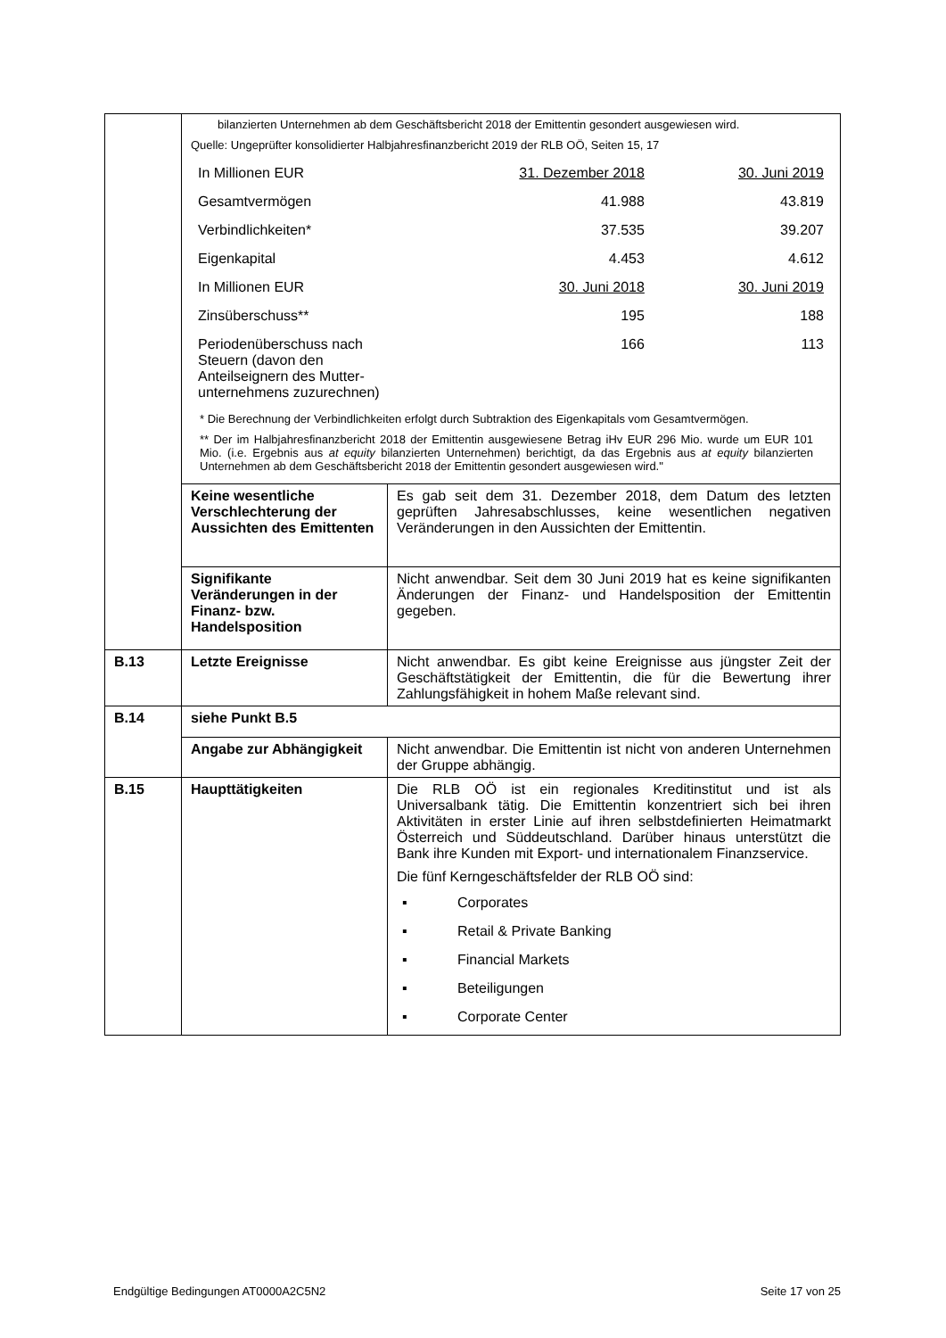| | bilanzierten Unternehmen ab dem Geschäftsbericht 2018 der Emittentin gesondert ausgewiesen wird. Quelle: Ungeprüfter konsolidierter Halbjahresfinanzbericht 2019 der RLB OÖ, Seiten 15, 17 / In Millionen EUR / 31. Dezember 2018 / 30. Juni 2019 / / Gesamtvermögen / 41.988 / 43.819 / / Verbindlichkeiten* / 37.535 / 39.207 / / Eigenkapital / 4.453 / 4.612 / / In Millionen EUR / 30. Juni 2018 / 30. Juni 2019 / / Zinsüberschuss** / 195 / 188 / / Periodenüberschuss nach Steuern (davon den Anteilseignern des Mutter-unternehmens zuzurechnen) / 166 / 113 / * Die Berechnung der Verbindlichkeiten erfolgt durch Subtraktion des Eigenkapitals vom Gesamtvermögen. ** Der im Halbjahresfinanzbericht 2018 der Emittentin ausgewiesene Betrag iHv EUR 296 Mio. wurde um EUR 101 Mio. (i.e. Ergebnis aus at equity bilanzierten Unternehmen) berichtigt, da das Ergebnis aus at equity bilanzierten Unternehmen ab dem Geschäftsbericht 2018 der Emittentin gesondert ausgewiesen wird." | |
| | Keine wesentliche Verschlechterung der Aussichten des Emittenten | Es gab seit dem 31. Dezember 2018, dem Datum des letzten geprüften Jahresabschlusses, keine wesentlichen negativen Veränderungen in den Aussichten der Emittentin. |
| | Signifikante Veränderungen in der Finanz- bzw. Handelsposition | Nicht anwendbar. Seit dem 30 Juni 2019 hat es keine signifikanten Änderungen der Finanz- und Handelsposition der Emittentin gegeben. |
| B.13 | Letzte Ereignisse | Nicht anwendbar. Es gibt keine Ereignisse aus jüngster Zeit der Geschäftstätigkeit der Emittentin, die für die Bewertung ihrer Zahlungsfähigkeit in hohem Maße relevant sind. |
| B.14 | siehe Punkt B.5 | |
| | Angabe zur Abhängigkeit | Nicht anwendbar. Die Emittentin ist nicht von anderen Unternehmen der Gruppe abhängig. |
| B.15 | Haupttätigkeiten | Die RLB OÖ ist ein regionales Kreditinstitut und ist als Universalbank tätig. Die Emittentin konzentriert sich bei ihren Aktivitäten in erster Linie auf ihren selbstdefinierten Heimatmarkt Österreich und Süddeutschland. Darüber hinaus unterstützt die Bank ihre Kunden mit Export- und internationalem Finanzservice. Die fünf Kerngeschäftsfelder der RLB OÖ sind: ▪ Corporates ▪ Retail & Private Banking ▪ Financial Markets ▪ Beteiligungen ▪ Corporate Center |
Endgültige Bedingungen AT0000A2C5N2 Seite 17 von 25